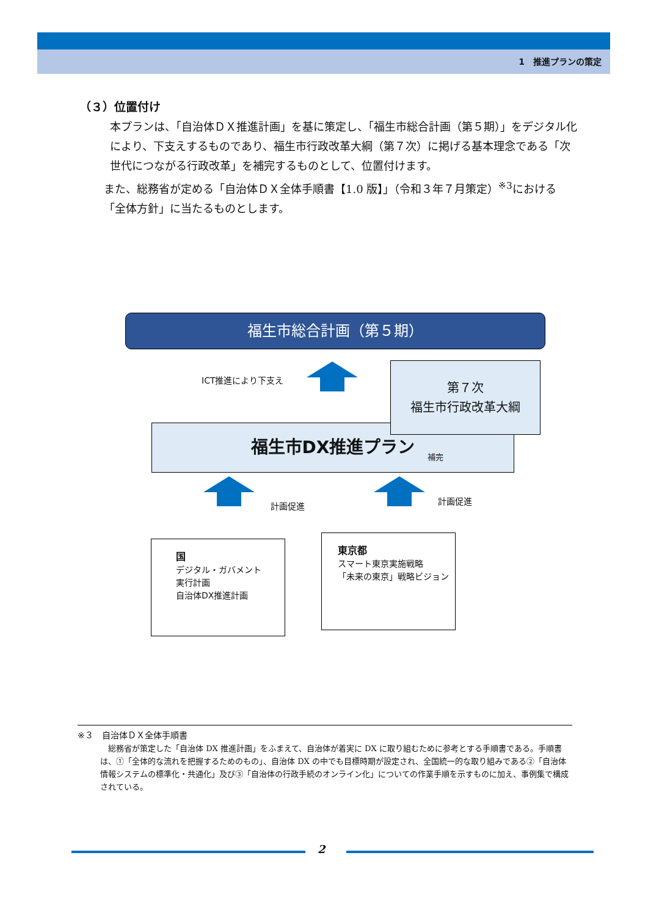1　推進プランの策定
（３）位置付け
本プランは、「自治体ＤＸ推進計画」を基に策定し、「福生市総合計画（第５期）」をデジタル化により、下支えするものであり、福生市行政改革大綱（第７次）に掲げる基本理念である「次世代につながる行政改革」を補完するものとして、位置付けます。
また、総務省が定める「自治体ＤＸ全体手順書【1.0 版】」（令和３年７月策定）<sup>※3</sup>における「全体方針」に当たるものとします。
福生市総合計画（第５期）
ICT推進により下支え
福生市DX推進プラン
補完
第７次
福生市行政改革大綱
計画促進 計画促進
国
デジタル・ガバメント
実行計画
自治体DX推進計画
東京都
スマート東京実施戦略
「未来の東京」戦略ビジョン
※３　自治体ＤＸ全体手順書
　総務省が策定した「自治体 DX 推進計画」をふまえて、自治体が着実に DX に取り組むために参考とする手順書である。手順書は、①「全体的な流れを把握するためのもの」、自治体 DX の中でも目標時期が設定され、全国統一的な取り組みである②「自治体情報システムの標準化・共通化」及び③「自治体の行政手続のオンライン化」についての作業手順を示すものに加え、事例集で構成されている。
2